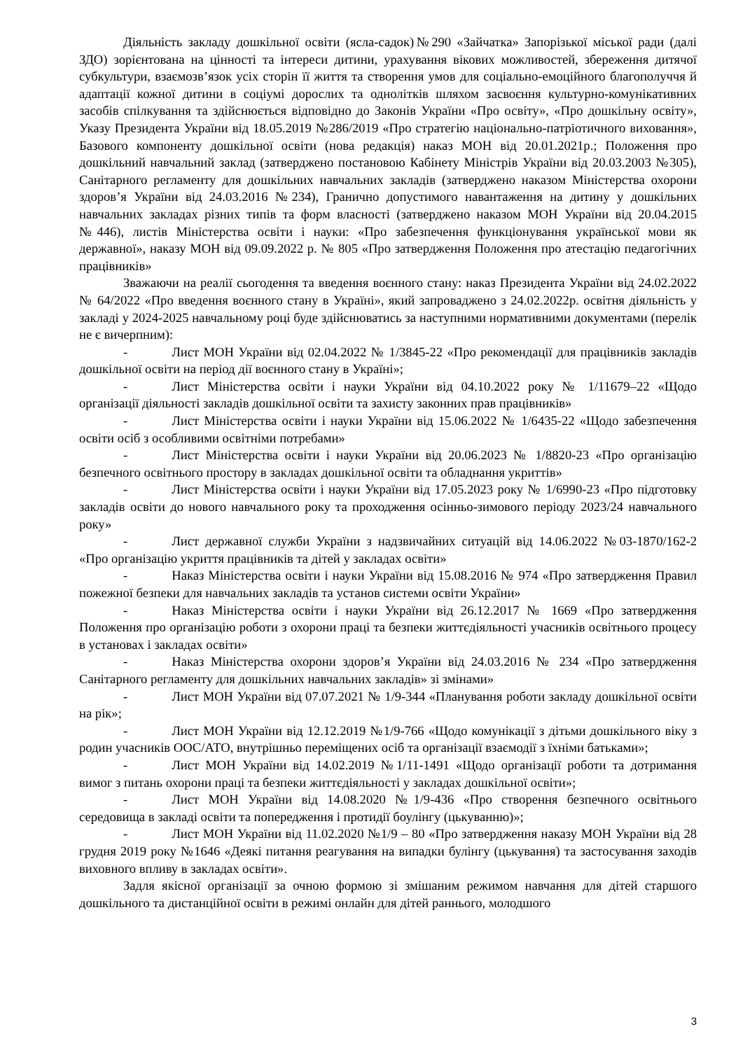Діяльність закладу дошкільної освіти (ясла-садок)№290 «Зайчатка» Запорізької міської ради (далі ЗДО) зорієнтована на цінності та інтереси дитини, урахування вікових можливостей, збереження дитячої субкультури, взаємозв’язок усіх сторін її життя та створення умов для соціально-емоційного благополуччя й адаптації кожної дитини в соціумі дорослих та однолітків шляхом засвоєння культурно-комунікативних засобів спілкування та здійснюється відповідно до Законів України «Про освіту», «Про дошкільну освіту», Указу Президента України від 18.05.2019 №286/2019 «Про стратегію національно-патріотичного виховання», Базового компоненту дошкільної освіти (нова редакція) наказ МОН від 20.01.2021р.; Положення про дошкільний навчальний заклад (затверджено постановою Кабінету Міністрів України від 20.03.2003 №305), Санітарного регламенту для дошкільних навчальних закладів (затверджено наказом Міністерства охорони здоров’я України від 24.03.2016 №234), Гранично допустимого навантаження на дитину у дошкільних навчальних закладах різних типів та форм власності (затверджено наказом МОН України від 20.04.2015 №446), листів Міністерства освіти і науки: «Про забезпечення функціонування української мови як державної», наказу МОН від 09.09.2022 р. № 805 «Про затвердження Положення про атестацію педагогічних працівників»
Зважаючи на реалії сьогодення та введення воєнного стану: наказ Президента України від 24.02.2022 № 64/2022 «Про введення воєнного стану в Україні», який запроваджено з 24.02.2022р. освітня діяльність у закладі у 2024-2025 навчальному році буде здійснюватись за наступними нормативними документами (перелік не є вичерпним):
- Лист МОН України від 02.04.2022 № 1/3845-22 «Про рекомендації для працівників закладів дошкільної освіти на період дії воєнного стану в Україні»;
- Лист Міністерства освіти і науки України від 04.10.2022 року № 1/11679–22 «Щодо організації діяльності закладів дошкільної освіти та захисту законних прав працівників»
- Лист Міністерства освіти і науки України від 15.06.2022 № 1/6435-22 «Щодо забезпечення освіти осіб з особливими освітніми потребами»
- Лист Міністерства освіти і науки України від 20.06.2023 № 1/8820-23 «Про організацію безпечного освітнього простору в закладах дошкільної освіти та обладнання укриттів»
- Лист Міністерства освіти і науки України від 17.05.2023 року № 1/6990-23 «Про підготовку закладів освіти до нового навчального року та проходження осінньо-зимового періоду 2023/24 навчального року»
- Лист державної служби України з надзвичайних ситуацій від 14.06.2022 №03-1870/162-2 «Про організацію укриття працівників та дітей у закладах освіти»
- Наказ Міністерства освіти і науки України від 15.08.2016 № 974 «Про затвердження Правил пожежної безпеки для навчальних закладів та установ системи освіти України»
- Наказ Міністерства освіти і науки України від 26.12.2017 № 1669 «Про затвердження Положення про організацію роботи з охорони праці та безпеки життєдіяльності учасників освітнього процесу в установах і закладах освіти»
- Наказ Міністерства охорони здоров’я України від 24.03.2016 № 234 «Про затвердження Санітарного регламенту для дошкільних навчальних закладів» зі змінами»
- Лист МОН України від 07.07.2021 № 1/9-344 «Планування роботи закладу дошкільної освіти на рік»;
- Лист МОН України від 12.12.2019 №1/9-766 «Щодо комунікації з дітьми дошкільного віку з родин учасників ООС/АТО, внутрішньо переміщених осіб та організації взаємодії з їхніми батьками»;
- Лист МОН України від 14.02.2019 №1/11-1491 «Щодо організації роботи та дотримання вимог з питань охорони праці та безпеки життєдіяльності у закладах дошкільної освіти»;
- Лист МОН України від 14.08.2020 №1/9-436 «Про створення безпечного освітнього середовища в закладі освіти та попередження і протидії боулінгу (цькуванню)»;
- Лист МОН України від 11.02.2020 №1/9 – 80 «Про затвердження наказу МОН України від 28 грудня 2019 року №1646 «Деякі питання реагування на випадки булінгу (цькування) та застосування заходів виховного впливу в закладах освіти».
Задля якісної організації за очною формою зі змішаним режимом навчання для дітей старшого дошкільного та дистанційної освіти в режимі онлайн для дітей раннього, молодшого
3